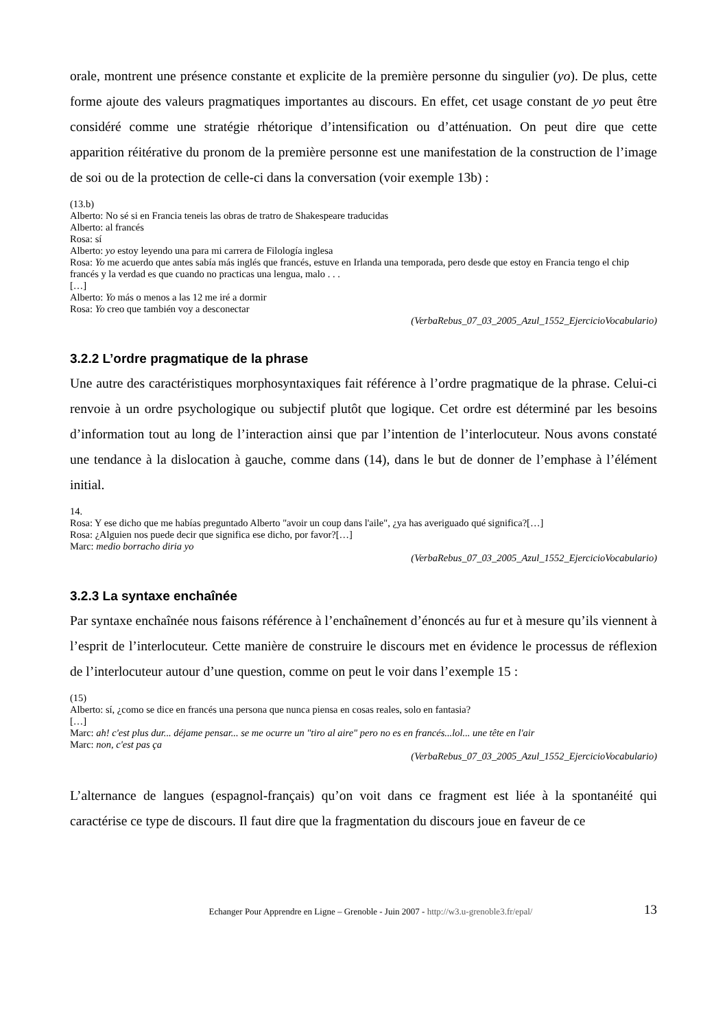orale, montrent une présence constante et explicite de la première personne du singulier (yo). De plus, cette forme ajoute des valeurs pragmatiques importantes au discours. En effet, cet usage constant de yo peut être considéré comme une stratégie rhétorique d’intensification ou d’atténuation. On peut dire que cette apparition réitérative du pronom de la première personne est une manifestation de la construction de l’image de soi ou de la protection de celle-ci dans la conversation (voir exemple 13b) :
(13.b)
Alberto: No sé si en Francia teneis las obras de tratro de Shakespeare traducidas
Alberto: al francés
Rosa: sí
Alberto: yo estoy leyendo una para mi carrera de Filología inglesa
Rosa: Yo me acuerdo que antes sabía más inglés que francés, estuve en Irlanda una temporada, pero desde que estoy en Francia tengo el chip francés y la verdad es que cuando no practicas una lengua, malo . . .
[…]
Alberto: Yo más o menos a las 12 me iré a dormir
Rosa: Yo creo que también voy a desconectar
(VerbaRebus_07_03_2005_Azul_1552_EjercicioVocabulario)
3.2.2 L’ordre pragmatique de la phrase
Une autre des caractéristiques morphosyntaxiques fait référence à l’ordre pragmatique de la phrase. Celui-ci renvoie à un ordre psychologique ou subjectif plutôt que logique. Cet ordre est déterminé par les besoins d’information tout au long de l’interaction ainsi que par l’intention de l’interlocuteur. Nous avons constaté une tendance à la dislocation à gauche, comme dans (14), dans le but de donner de l’emphase à l’élément initial.
14.
Rosa: Y ese dicho que me habías preguntado Alberto "avoir un coup dans l'aile", ¿ya has averiguado qué significa?[…]
Rosa: ¿Alguien nos puede decir que significa ese dicho, por favor?[…]
Marc: medio borracho diria yo
(VerbaRebus_07_03_2005_Azul_1552_EjercicioVocabulario)
3.2.3 La syntaxe enchaînée
Par syntaxe enchaînée nous faisons référence à l’enchaînement d’énoncés au fur et à mesure qu’ils viennent à l’esprit de l’interlocuteur. Cette manière de construire le discours met en évidence le processus de réflexion de l’interlocuteur autour d’une question, comme on peut le voir dans l’exemple 15 :
(15)
Alberto: sí, ¿como se dice en francés una persona que nunca piensa en cosas reales, solo en fantasia?
[…]
Marc: ah! c'est plus dur... déjame pensar... se me ocurre un "tiro al aire" pero no es en francés...lol... une tête en l'air
Marc: non, c'est pas ça
(VerbaRebus_07_03_2005_Azul_1552_EjercicioVocabulario)
L’alternance de langues (espagnol-français) qu’on voit dans ce fragment est liée à la spontanéité qui caractérise ce type de discours. Il faut dire que la fragmentation du discours joue en faveur de ce
Echanger Pour Apprendre en Ligne – Grenoble - Juin 2007 - http://w3.u-grenoble3.fr/epal/ 13